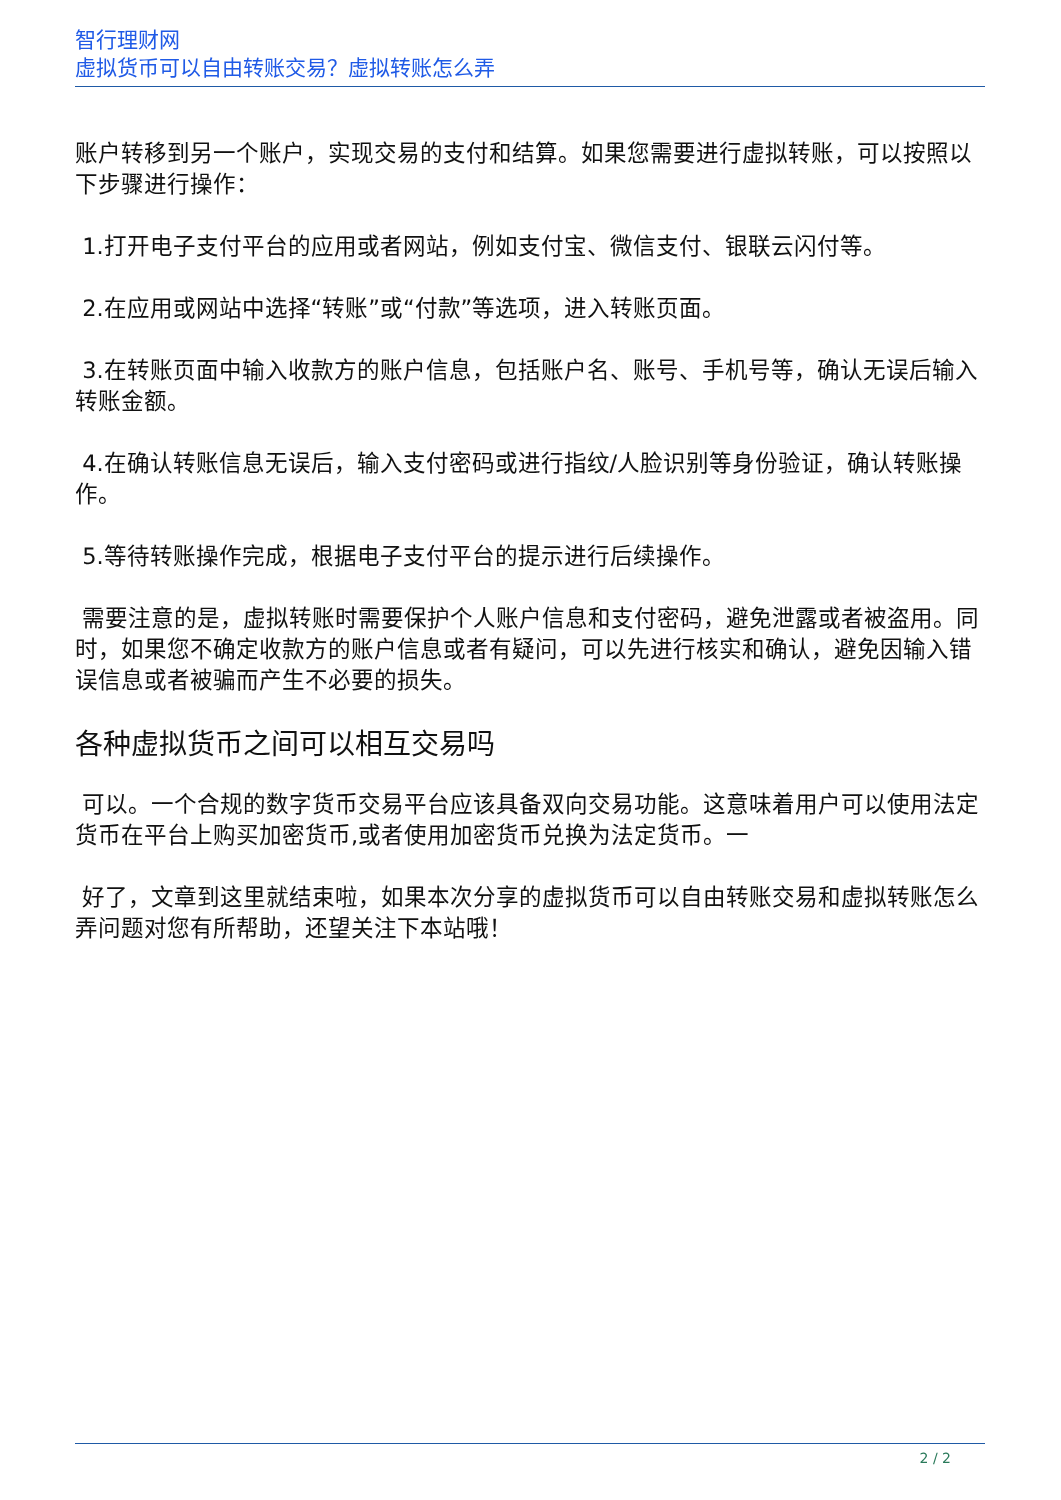智行理财网
虚拟货币可以自由转账交易？虚拟转账怎么弄
账户转移到另一个账户，实现交易的支付和结算。如果您需要进行虚拟转账，可以按照以下步骤进行操作：
1.打开电子支付平台的应用或者网站，例如支付宝、微信支付、银联云闪付等。
2.在应用或网站中选择“转账”或“付款”等选项，进入转账页面。
3.在转账页面中输入收款方的账户信息，包括账户名、账号、手机号等，确认无误后输入转账金额。
4.在确认转账信息无误后，输入支付密码或进行指纹/人脸识别等身份验证，确认转账操作。
5.等待转账操作完成，根据电子支付平台的提示进行后续操作。
需要注意的是，虚拟转账时需要保护个人账户信息和支付密码，避免泄露或者被盗用。同时，如果您不确定收款方的账户信息或者有疑问，可以先进行核实和确认，避免因输入错误信息或者被骗而产生不必要的损失。
各种虚拟货币之间可以相互交易吗
可以。一个合规的数字货币交易平台应该具备双向交易功能。这意味着用户可以使用法定货币在平台上购买加密货币,或者使用加密货币兑换为法定货币。一
好了，文章到这里就结束啦，如果本次分享的虚拟货币可以自由转账交易和虚拟转账怎么弄问题对您有所帮助，还望关注下本站哦！
2 / 2